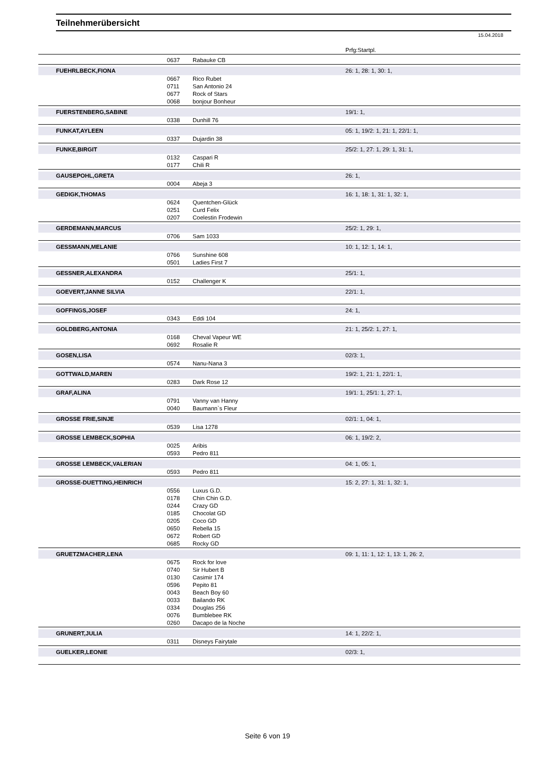Teilnehmerübersicht
15.04.2018
| | | | Prfg:Startpl. |
| | 0637 | Rabauke CB | |
| FUEHRLBECK,FIONA | | | 26: 1, 28: 1, 30: 1, |
| | 0667 | Rico Rubet | |
| | 0711 | San Antonio 24 | |
| | 0677 | Rock of Stars | |
| | 0068 | bonjour Bonheur | |
| FUERSTENBERG,SABINE | | | 19/1: 1, |
| | 0338 | Dunhill 76 | |
| FUNKAT,AYLEEN | | | 05: 1, 19/2: 1, 21: 1, 22/1: 1, |
| | 0337 | Dujardin 38 | |
| FUNKE,BIRGIT | | | 25/2: 1, 27: 1, 29: 1, 31: 1, |
| | 0132 | Caspari R | |
| | 0177 | Chili R | |
| GAUSEPOHL,GRETA | | | 26: 1, |
| | 0004 | Abeja 3 | |
| GEDIGK,THOMAS | | | 16: 1, 18: 1, 31: 1, 32: 1, |
| | 0624 | Quentchen-Glück | |
| | 0251 | Curd Felix | |
| | 0207 | Coelestin Frodewin | |
| GERDEMANN,MARCUS | | | 25/2: 1, 29: 1, |
| | 0706 | Sam 1033 | |
| GESSMANN,MELANIE | | | 10: 1, 12: 1, 14: 1, |
| | 0766 | Sunshine 608 | |
| | 0501 | Ladies First 7 | |
| GESSNER,ALEXANDRA | | | 25/1: 1, |
| | 0152 | Challenger K | |
| GOEVERT,JANNE SILVIA | | | 22/1: 1, |
| GOFFINGS,JOSEF | | | 24: 1, |
| | 0343 | Eddi 104 | |
| GOLDBERG,ANTONIA | | | 21: 1, 25/2: 1, 27: 1, |
| | 0168 | Cheval Vapeur WE | |
| | 0692 | Rosalie R | |
| GOSEN,LISA | | | 02/3: 1, |
| | 0574 | Nanu-Nana 3 | |
| GOTTWALD,MAREN | | | 19/2: 1, 21: 1, 22/1: 1, |
| | 0283 | Dark Rose 12 | |
| GRAF,ALINA | | | 19/1: 1, 25/1: 1, 27: 1, |
| | 0791 | Vanny van Hanny | |
| | 0040 | Baumann`s Fleur | |
| GROSSE FRIE,SINJE | | | 02/1: 1, 04: 1, |
| | 0539 | Lisa 1278 | |
| GROSSE LEMBECK,SOPHIA | | | 06: 1, 19/2: 2, |
| | 0025 | Aribis | |
| | 0593 | Pedro 811 | |
| GROSSE LEMBECK,VALERIAN | | | 04: 1, 05: 1, |
| | 0593 | Pedro 811 | |
| GROSSE-DUETTING,HEINRICH | | | 15: 2, 27: 1, 31: 1, 32: 1, |
| | 0556 | Luxus G.D. | |
| | 0178 | Chin Chin G.D. | |
| | 0244 | Crazy GD | |
| | 0185 | Chocolat GD | |
| | 0205 | Coco GD | |
| | 0650 | Rebella 15 | |
| | 0672 | Robert GD | |
| | 0685 | Rocky GD | |
| GRUETZMACHER,LENA | | | 09: 1, 11: 1, 12: 1, 13: 1, 26: 2, |
| | 0675 | Rock for love | |
| | 0740 | Sir Hubert B | |
| | 0130 | Casimir 174 | |
| | 0596 | Pepito 81 | |
| | 0043 | Beach Boy 60 | |
| | 0033 | Bailando RK | |
| | 0334 | Douglas 256 | |
| | 0076 | Bumblebee RK | |
| | 0260 | Dacapo de la Noche | |
| GRUNERT,JULIA | | | 14: 1, 22/2: 1, |
| | 0311 | Disneys Fairytale | |
| GUELKER,LEONIE | | | 02/3: 1, |
Seite 6 von 19